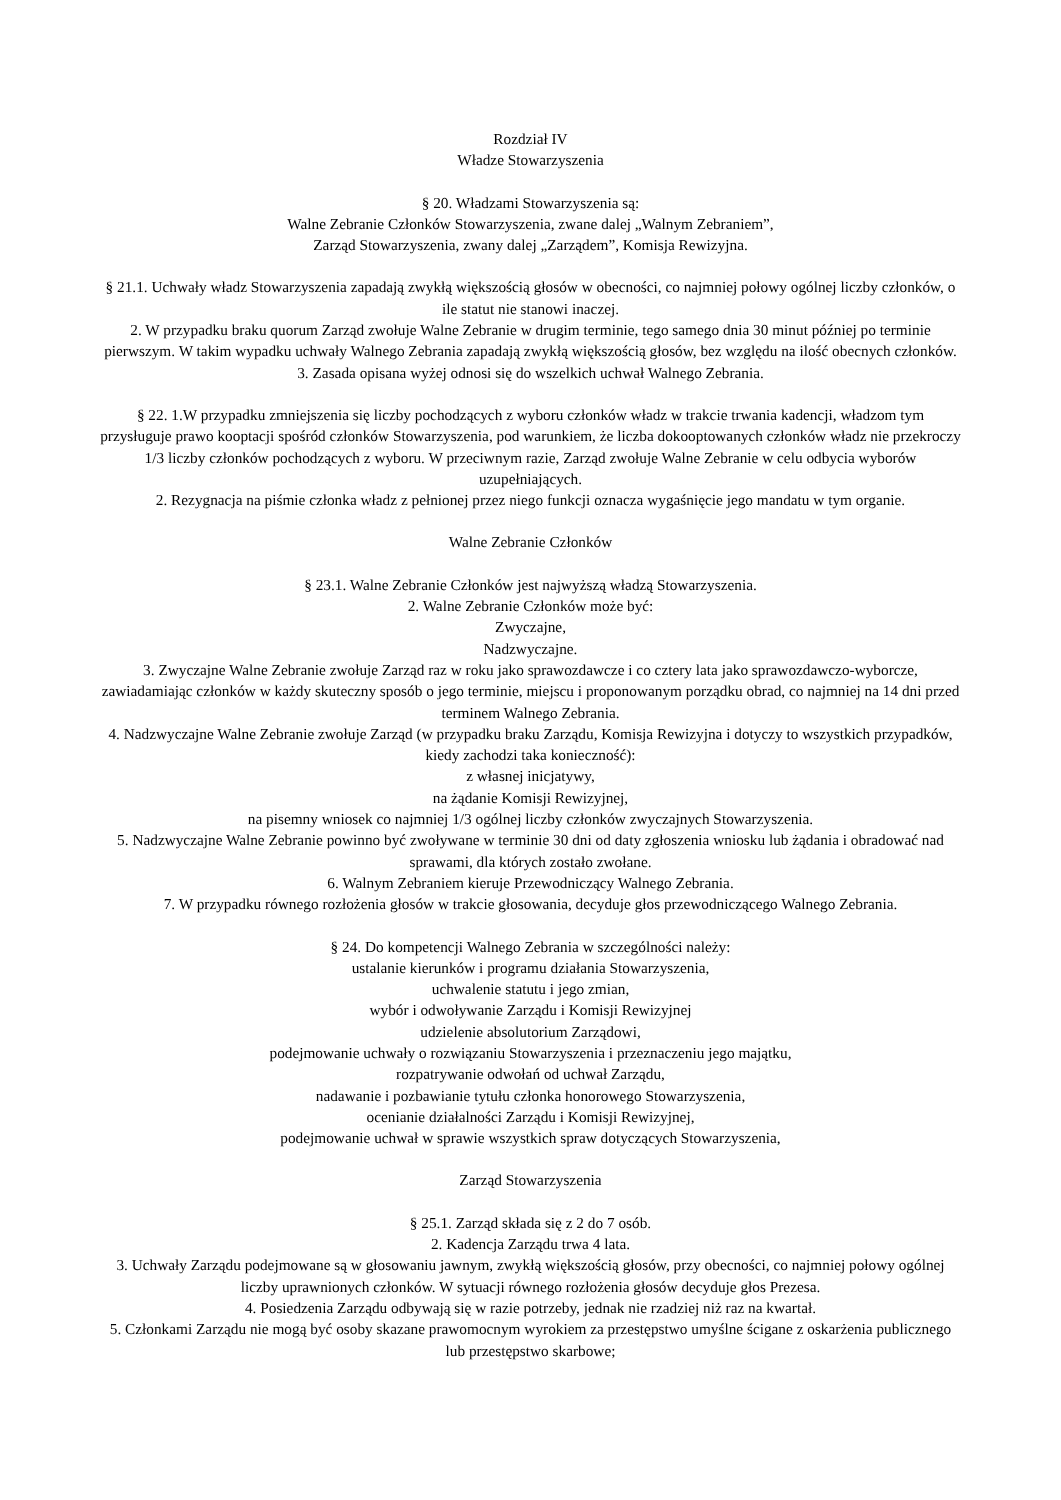Rozdział IV
Władze Stowarzyszenia
§ 20. Władzami Stowarzyszenia są:
Walne Zebranie Członków Stowarzyszenia, zwane dalej „Walnym Zebraniem”,
Zarząd Stowarzyszenia, zwany dalej „Zarządem”, Komisja Rewizyjna.
§ 21.1. Uchwały władz Stowarzyszenia zapadają zwykłą większością głosów w obecności, co najmniej połowy ogólnej liczby członków, o ile statut nie stanowi inaczej.
2. W przypadku braku quorum Zarząd zwołuje Walne Zebranie w drugim terminie, tego samego dnia 30 minut później po terminie pierwszym. W takim wypadku uchwały Walnego Zebrania zapadają zwykłą większością głosów, bez względu na ilość obecnych członków.
3. Zasada opisana wyżej odnosi się do wszelkich uchwał Walnego Zebrania.
§ 22. 1.W przypadku zmniejszenia się liczby pochodzących z wyboru członków władz w trakcie trwania kadencji, władzom tym przysługuje prawo kooptacji spośród członków Stowarzyszenia, pod warunkiem, że liczba dokooptowanych członków władz nie przekroczy 1/3 liczby członków pochodzących z wyboru. W przeciwnym razie, Zarząd zwołuje Walne Zebranie w celu odbycia wyborów uzupełniających.
2. Rezygnacja na piśmie członka władz z pełnionej przez niego funkcji oznacza wygaśnięcie jego mandatu w tym organie.
Walne Zebranie Członków
§ 23.1. Walne Zebranie Członków jest najwyższą władzą Stowarzyszenia.
2. Walne Zebranie Członków może być:
Zwyczajne,
Nadzwyczajne.
3. Zwyczajne Walne Zebranie zwołuje Zarząd raz w roku jako sprawozdawcze i co cztery lata jako sprawozdawczo-wyborcze, zawiadamiając członków w każdy skuteczny sposób o jego terminie, miejscu i proponowanym porządku obrad, co najmniej na 14 dni przed terminem Walnego Zebrania.
4. Nadzwyczajne Walne Zebranie zwołuje Zarząd (w przypadku braku Zarządu, Komisja Rewizyjna i dotyczy to wszystkich przypadków, kiedy zachodzi taka konieczność):
z własnej inicjatywy,
na żądanie Komisji Rewizyjnej,
na pisemny wniosek co najmniej 1/3 ogólnej liczby członków zwyczajnych Stowarzyszenia.
5. Nadzwyczajne Walne Zebranie powinno być zwoływane w terminie 30 dni od daty zgłoszenia wniosku lub żądania i obradować nad sprawami, dla których zostało zwołane.
6. Walnym Zebraniem kieruje Przewodniczący Walnego Zebrania.
7. W przypadku równego rozłożenia głosów w trakcie głosowania, decyduje głos przewodniczącego Walnego Zebrania.
§ 24. Do kompetencji Walnego Zebrania w szczególności należy:
ustalanie kierunków i programu działania Stowarzyszenia,
uchwalenie statutu i jego zmian,
wybór i odwoływanie Zarządu i Komisji Rewizyjnej
udzielenie absolutorium Zarządowi,
podejmowanie uchwały o rozwiązaniu Stowarzyszenia i przeznaczeniu jego majątku,
rozpatrywanie odwołań od uchwał Zarządu,
nadawanie i pozbawianie tytułu członka honorowego Stowarzyszenia,
ocenianie działalności Zarządu i Komisji Rewizyjnej,
podejmowanie uchwał w sprawie wszystkich spraw dotyczących Stowarzyszenia,
Zarząd Stowarzyszenia
§ 25.1. Zarząd składa się z 2 do 7 osób.
2. Kadencja Zarządu trwa 4 lata.
3. Uchwały Zarządu podejmowane są w głosowaniu jawnym, zwykłą większością głosów, przy obecności, co najmniej połowy ogólnej liczby uprawnionych członków. W sytuacji równego rozłożenia głosów decyduje głos Prezesa.
4. Posiedzenia Zarządu odbywają się w razie potrzeby, jednak nie rzadziej niż raz na kwartał.
5. Członkami Zarządu nie mogą być osoby skazane prawomocnym wyrokiem za przestępstwo umyślne ścigane z oskarżenia publicznego lub przestępstwo skarbowe;